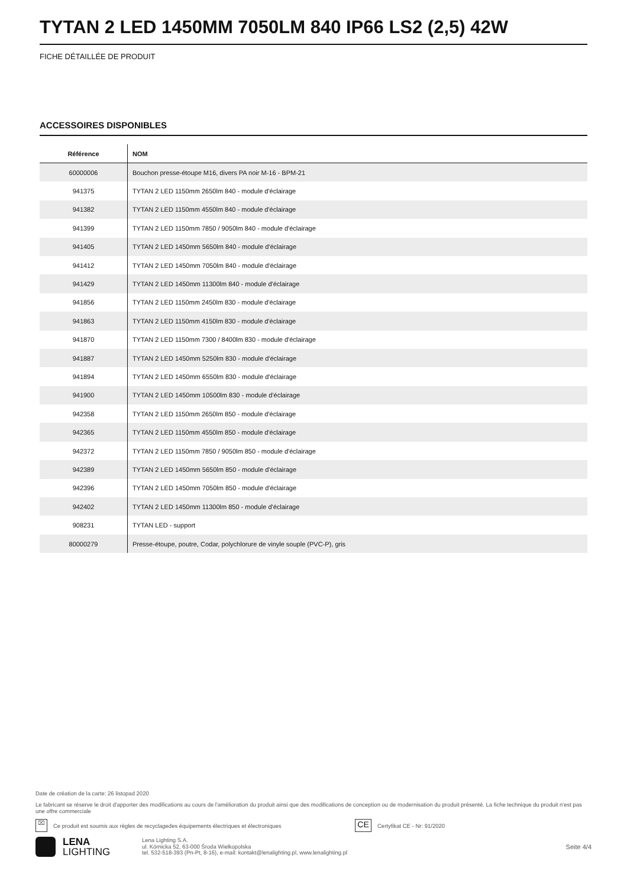TYTAN 2 LED 1450MM 7050LM 840 IP66 LS2 (2,5) 42W
FICHE DÉTAILLÉE DE PRODUIT
ACCESSOIRES DISPONIBLES
| Référence | NOM |
| --- | --- |
| 60000006 | Bouchon presse-étoupe M16, divers PA noir M-16 - BPM-21 |
| 941375 | TYTAN 2 LED 1150mm 2650lm 840 - module d'éclairage |
| 941382 | TYTAN 2 LED 1150mm 4550lm 840 - module d'éclairage |
| 941399 | TYTAN 2 LED 1150mm 7850 / 9050lm 840 - module d'éclairage |
| 941405 | TYTAN 2 LED 1450mm 5650lm 840 - module d'éclairage |
| 941412 | TYTAN 2 LED 1450mm 7050lm 840 - module d'éclairage |
| 941429 | TYTAN 2 LED 1450mm 11300lm 840 - module d'éclairage |
| 941856 | TYTAN 2 LED 1150mm 2450lm 830 - module d'éclairage |
| 941863 | TYTAN 2 LED 1150mm 4150lm 830 - module d'éclairage |
| 941870 | TYTAN 2 LED 1150mm 7300 / 8400lm 830 - module d'éclairage |
| 941887 | TYTAN 2 LED 1450mm 5250lm 830 - module d'éclairage |
| 941894 | TYTAN 2 LED 1450mm 6550lm 830 - module d'éclairage |
| 941900 | TYTAN 2 LED 1450mm 10500lm 830 - module d'éclairage |
| 942358 | TYTAN 2 LED 1150mm 2650lm 850 - module d'éclairage |
| 942365 | TYTAN 2 LED 1150mm 4550lm 850 - module d'éclairage |
| 942372 | TYTAN 2 LED 1150mm 7850 / 9050lm 850 - module d'éclairage |
| 942389 | TYTAN 2 LED 1450mm 5650lm 850 - module d'éclairage |
| 942396 | TYTAN 2 LED 1450mm 7050lm 850 - module d'éclairage |
| 942402 | TYTAN 2 LED 1450mm 11300lm 850 - module d'éclairage |
| 908231 | TYTAN LED - support |
| 80000279 | Presse-étoupe, poutre, Codar, polychlorure de vinyle souple (PVC-P), gris |
Date de création de la carte: 26 listopad 2020
Le fabricant se réserve le droit d'apporter des modifications au cours de l'amélioration du produit ainsi que des modifications de conception ou de modernisation du produit présenté. La fiche technique du produit n'est pas une offre commerciale
⌧ Ce produit est soumis aux règles de recyclagedes équipements électriques et électroniques CE Certyfikat CE - Nr: 91/2020
LENA
LIGHTING
Lena Lighting S.A.
ul. Kórnicka 52, 63-000 Środa Wielkopolska
tel. 532-518-393 (Pn-Pt, 8-16), e-mail: kontakt@lenalighting.pl, www.lenalighting.pl
Seite 4/4